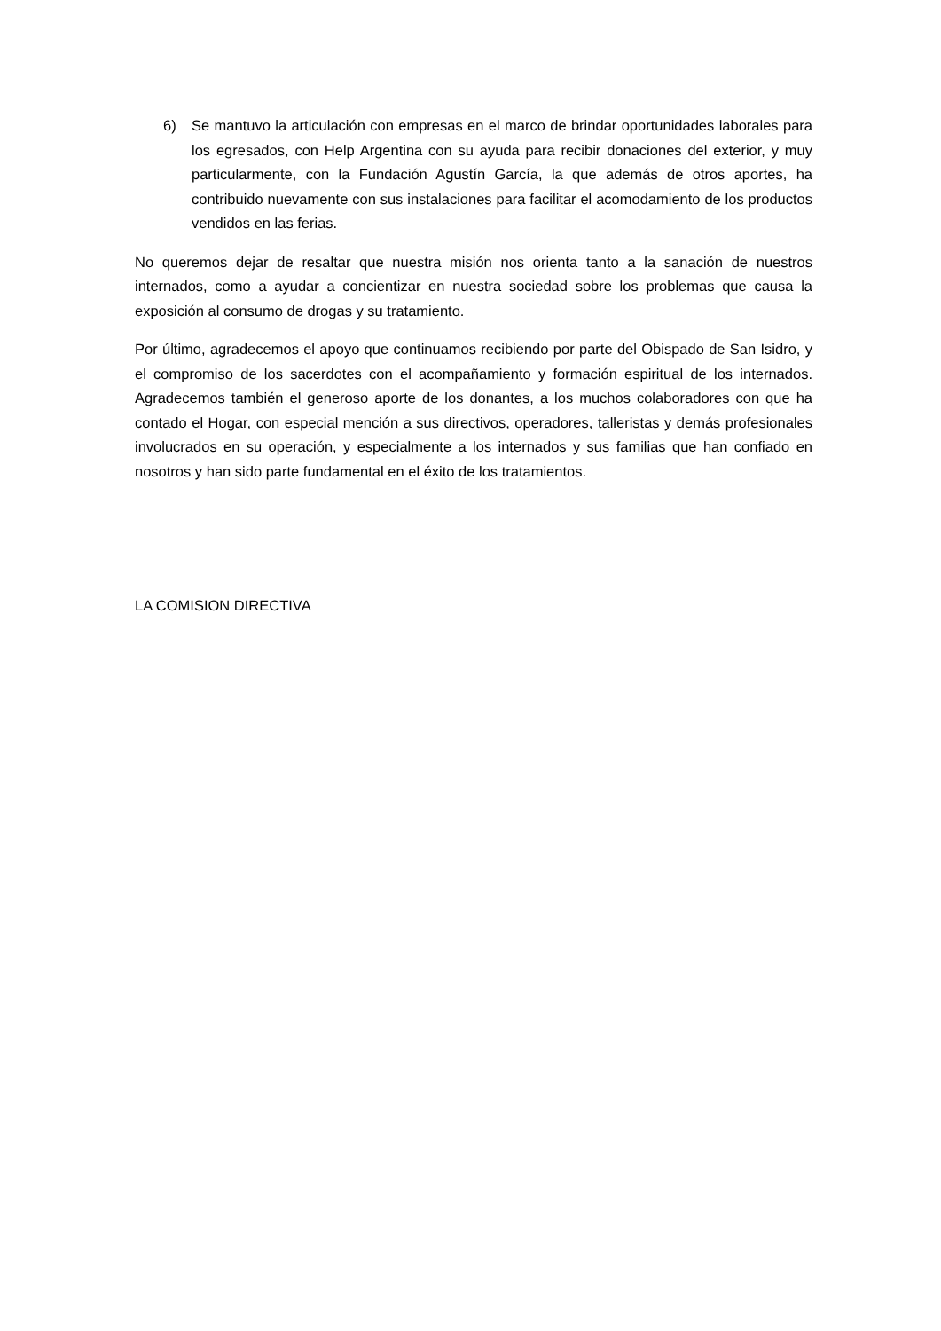6) Se mantuvo la articulación con empresas en el marco de brindar oportunidades laborales para los egresados, con Help Argentina con su ayuda para recibir donaciones del exterior, y muy particularmente, con la Fundación Agustín García, la que además de otros aportes, ha contribuido nuevamente con sus instalaciones para facilitar el acomodamiento de los productos vendidos en las ferias.
No queremos dejar de resaltar que nuestra misión nos orienta tanto a la sanación de nuestros internados, como a ayudar a concientizar en nuestra sociedad sobre los problemas que causa la exposición al consumo de drogas y su tratamiento.
Por último, agradecemos el apoyo que continuamos recibiendo por parte del Obispado de San Isidro, y el compromiso de los sacerdotes con el acompañamiento y formación espiritual de los internados. Agradecemos también el generoso aporte de los donantes, a los muchos colaboradores con que ha contado el Hogar, con especial mención a sus directivos, operadores, talleristas y demás profesionales involucrados en su operación, y especialmente a los internados y sus familias que han confiado en nosotros y han sido parte fundamental en el éxito de los tratamientos.
LA COMISION DIRECTIVA